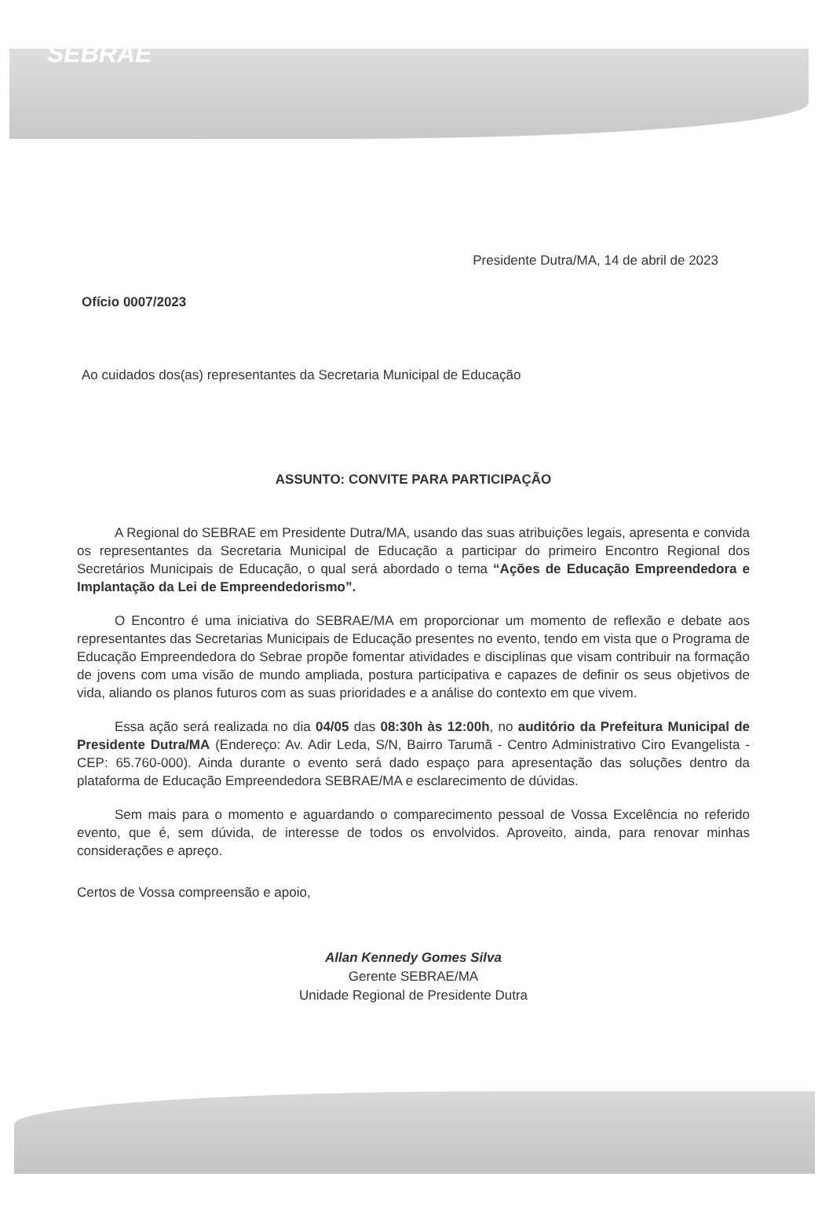SEBRAE
Presidente Dutra/MA, 14 de abril de 2023
Ofício 0007/2023
Ao cuidados dos(as) representantes da Secretaria Municipal de Educação
ASSUNTO: CONVITE PARA PARTICIPAÇÃO
A Regional do SEBRAE em Presidente Dutra/MA, usando das suas atribuições legais, apresenta e convida os representantes da Secretaria Municipal de Educação a participar do primeiro Encontro Regional dos Secretários Municipais de Educação, o qual será abordado o tema “Ações de Educação Empreendedora e Implantação da Lei de Empreendedorismo”.
O Encontro é uma iniciativa do SEBRAE/MA em proporcionar um momento de reflexão e debate aos representantes das Secretarias Municipais de Educação presentes no evento, tendo em vista que o Programa de Educação Empreendedora do Sebrae propõe fomentar atividades e disciplinas que visam contribuir na formação de jovens com uma visão de mundo ampliada, postura participativa e capazes de definir os seus objetivos de vida, aliando os planos futuros com as suas prioridades e a análise do contexto em que vivem.
Essa ação será realizada no dia 04/05 das 08:30h às 12:00h, no auditório da Prefeitura Municipal de Presidente Dutra/MA (Endereço: Av. Adir Leda, S/N, Bairro Tarumã - Centro Administrativo Ciro Evangelista - CEP: 65.760-000). Ainda durante o evento será dado espaço para apresentação das soluções dentro da plataforma de Educação Empreendedora SEBRAE/MA e esclarecimento de dúvidas.
Sem mais para o momento e aguardando o comparecimento pessoal de Vossa Excelência no referido evento, que é, sem dúvida, de interesse de todos os envolvidos. Aproveito, ainda, para renovar minhas considerações e apreço.
Certos de Vossa compreensão e apoio,
Allan Kennedy Gomes Silva
Gerente SEBRAE/MA
Unidade Regional de Presidente Dutra